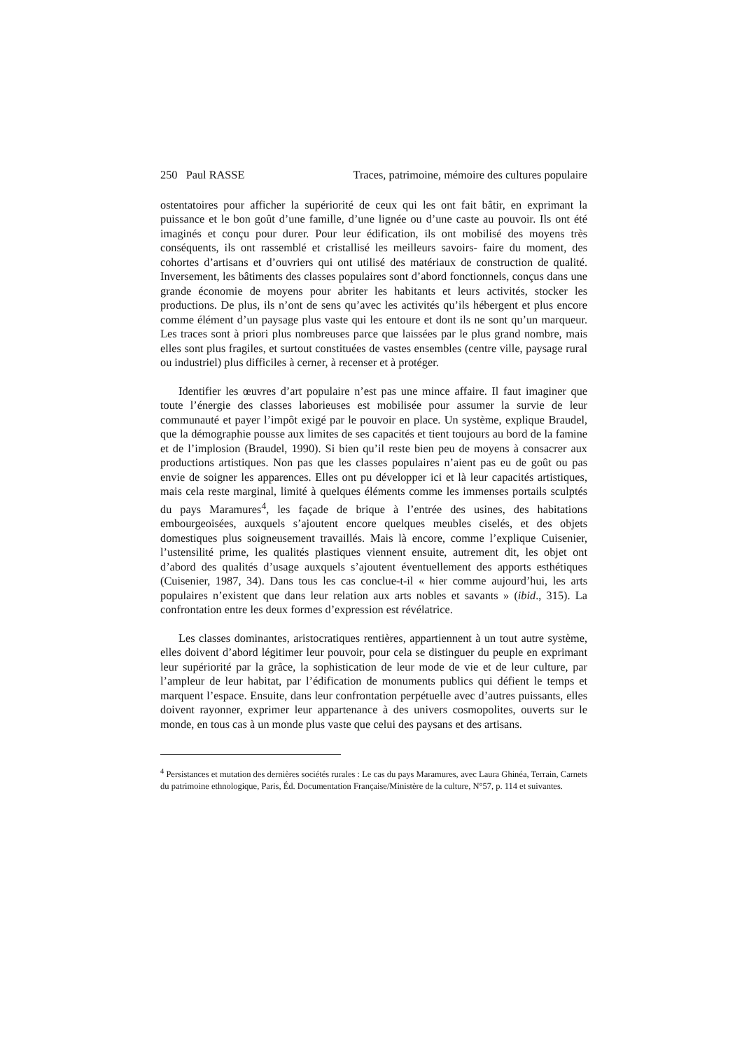250 Paul RASSE Traces, patrimoine, mémoire des cultures populaire
ostentatoires pour afficher la supériorité de ceux qui les ont fait bâtir, en exprimant la puissance et le bon goût d’une famille, d’une lignée ou d’une caste au pouvoir. Ils ont été imaginés et conçu pour durer. Pour leur édification, ils ont mobilisé des moyens très conséquents, ils ont rassemblé et cristallisé les meilleurs savoirs- faire du moment, des cohortes d’artisans et d’ouvriers qui ont utilisé des matériaux de construction de qualité. Inversement, les bâtiments des classes populaires sont d’abord fonctionnels, conçus dans une grande économie de moyens pour abriter les habitants et leurs activités, stocker les productions. De plus, ils n’ont de sens qu’avec les activités qu’ils hébergent et plus encore comme élément d’un paysage plus vaste qui les entoure et dont ils ne sont qu’un marqueur. Les traces sont à priori plus nombreuses parce que laissées par le plus grand nombre, mais elles sont plus fragiles, et surtout constituées de vastes ensembles (centre ville, paysage rural ou industriel) plus difficiles à cerner, à recenser et à protéger.
Identifier les œuvres d’art populaire n’est pas une mince affaire. Il faut imaginer que toute l’énergie des classes laborieuses est mobilisée pour assumer la survie de leur communauté et payer l’impôt exigé par le pouvoir en place. Un système, explique Braudel, que la démographie pousse aux limites de ses capacités et tient toujours au bord de la famine et de l’implosion (Braudel, 1990). Si bien qu’il reste bien peu de moyens à consacrer aux productions artistiques. Non pas que les classes populaires n’aient pas eu de goût ou pas envie de soigner les apparences. Elles ont pu développer ici et là leur capacités artistiques, mais cela reste marginal, limité à quelques éléments comme les immenses portails sculptés du pays Maramures<sup>4</sup>, les façade de brique à l’entrée des usines, des habitations embourgeoisées, auxquels s’ajoutent encore quelques meubles ciselés, et des objets domestiques plus soigneusement travaillés. Mais là encore, comme l’explique Cuisenier, l’ustensilité prime, les qualités plastiques viennent ensuite, autrement dit, les objet ont d’abord des qualités d’usage auxquels s’ajoutent éventuellement des apports esthétiques (Cuisenier, 1987, 34). Dans tous les cas conclue-t-il « hier comme aujourd’hui, les arts populaires n’existent que dans leur relation aux arts nobles et savants » (ibid., 315). La confrontation entre les deux formes d’expression est révélatrice.
Les classes dominantes, aristocratiques rentières, appartiennent à un tout autre système, elles doivent d’abord légitimer leur pouvoir, pour cela se distinguer du peuple en exprimant leur supériorité par la grâce, la sophistication de leur mode de vie et de leur culture, par l’ampleur de leur habitat, par l’édification de monuments publics qui défient le temps et marquent l’espace. Ensuite, dans leur confrontation perpétuelle avec d’autres puissants, elles doivent rayonner, exprimer leur appartenance à des univers cosmopolites, ouverts sur le monde, en tous cas à un monde plus vaste que celui des paysans et des artisans.
<sup>4</sup> Persistances et mutation des dernières sociétés rurales : Le cas du pays Maramures, avec Laura Ghinéa, Terrain, Carnets du patrimoine ethnologique, Paris, Éd. Documentation Française/Ministère de la culture, N°57, p. 114 et suivantes.